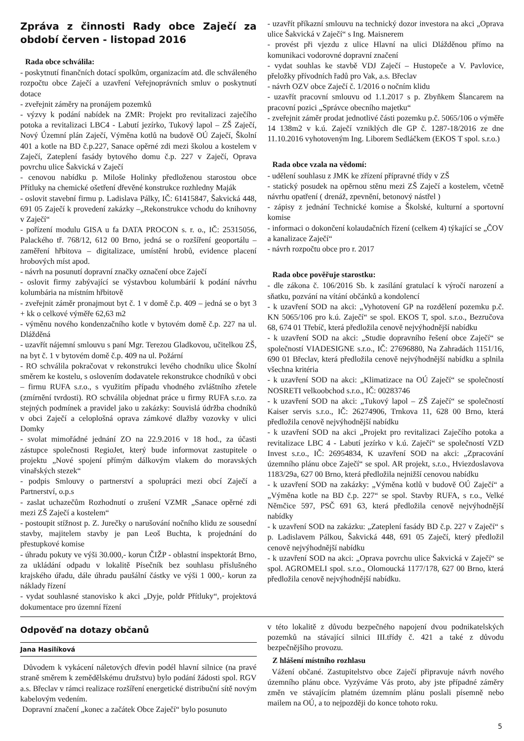Zpráva z činnosti Rady obce Zaječí za období červen - listopad 2016
Rada obce schválila:
- poskytnutí finančních dotací spolkům, organizacím atd. dle schváleného rozpočtu obce Zaječí a uzavření Veřejnoprávních smluv o poskytnutí dotace
- zveřejnit záměry na pronájem pozemků
- výzvy k podání nabídek na ZMR: Projekt pro revitalizaci zaječího potoka a revitalizaci LBC4 - Labutí jezírko, Tukový lapol – ZŠ Zaječí, Nový Územní plán Zaječí, Výměna kotlů na budově OÚ Zaječí, Školní 401 a kotle na BD č.p.227, Sanace opěrné zdi mezi školou a kostelem v Zaječí, Zateplení fasády bytového domu č.p. 227 v Zaječí, Oprava povrchu ulice Šakvická v Zaječí
- cenovou nabídku p. Miloše Holinky předloženou starostou obce Přítluky na chemické ošetření dřevěné konstrukce rozhledny Maják
- oslovit stavební firmu p. Ladislava Pálky, IČ: 61415847, Šakvická 448, 691 05 Zaječí k provedení zakázky –„Rekonstrukce vchodu do knihovny v Zaječí“
- pořízení modulu GISA u fa DATA PROCON s. r. o., IČ: 25315056, Palackého tř. 768/12, 612 00 Brno, jedná se o rozšíření geoportálu – zaměření hřbitova – digitalizace, umístění hrobů, evidence placení hrobových míst apod.
- návrh na posunutí dopravní značky označení obce Zaječí
- oslovit firmy zabývající se výstavbou kolumbárií k podání návrhu kolumbária na místním hřbitově
- zveřejnit záměr pronajmout byt č. 1 v domě č.p. 409 – jedná se o byt 3 + kk o celkové výměře 62,63 m2
- výměnu nového kondenzačního kotle v bytovém domě č.p. 227 na ul. Dlážděná
- uzavřít nájemní smlouvu s paní Mgr. Terezou Gladkovou, učitelkou ZŠ, na byt č. 1 v bytovém domě č.p. 409 na ul. Požární
- RO schválila pokračovat v rekonstrukci levého chodníku ulice Školní směrem ke kostelu, s oslovením dodavatele rekonstrukce chodníků v obci – firmu RUFA s.r.o., s využitím případu vhodného zvláštního zřetele (zmírnění tvrdosti). RO schválila objednat práce u firmy RUFA s.r.o. za stejných podmínek a pravidel jako u zakázky: Souvislá údržba chodníků v obci Zaječí a celoplošná oprava zámkové dlažby vozovky v ulici Domky
- svolat mimořádné jednání ZO na 22.9.2016 v 18 hod., za účasti zástupce společnosti RegioJet, který bude informovat zastupitele o projektu „Nové spojení přímým dálkovým vlakem do moravských vinařských stezek“
- podpis Smlouvy o partnerství a spolupráci mezi obcí Zaječí a Partnerství, o.p.s
- zaslat uchazečům Rozhodnutí o zrušení VZMR „Sanace opěrné zdi mezi ZŠ Zaječí a kostelem“
- postoupit stížnost p. Z. Jurečky o narušování nočního klidu ze sousední stavby, majitelem stavby je pan Leoš Buchta, k projednání do přestupkové komise
- úhradu pokuty ve výši 30.000,- korun ČIŽP - oblastní inspektorát Brno, za ukládání odpadu v lokalitě Písečník bez souhlasu příslušného krajského úřadu, dále úhradu paušální částky ve výši 1 000,- korun za náklady řízení
- vydat souhlasné stanovisko k akci „Dyje, poldr Přítluky“, projektová dokumentace pro územní řízení
- uzavřít příkazní smlouvu na technický dozor investora na akci „Oprava ulice Šakvická v Zaječí“ s Ing. Maisnerem
- provést při vjezdu z ulice Hlavní na ulici Dlážděnou přímo na komunikaci vodorovné dopravní značení
- vydat souhlas ke stavbě VDJ Zaječí – Hustopeče a V. Pavlovice, přeložky přívodních řadů pro Vak, a.s. Břeclav
- návrh OZV obce Zaječí č. 1/2016 o nočním klidu
- uzavřít pracovní smlouvu od 1.1.2017 s p. Zbyňkem Šlancarem na pracovní pozici „Správce obecního majetku“
- zveřejnit záměr prodat jednotlivé části pozemku p.č. 5065/106 o výměře 14 138m2 v k.ú. Zaječí vzniklých dle GP č. 1287-18/2016 ze dne 11.10.2016 vyhotoveným Ing. Liborem Sedláčkem (EKOS T spol. s.r.o.)
Rada obce vzala na vědomí:
- udělení souhlasu z JMK ke zřízení přípravné třídy v ZŠ
- statický posudek na opěrnou stěnu mezi ZŠ Zaječí a kostelem, včetně návrhu opatření ( drenáž, zpevnění, betonový nástřel )
- zápisy z jednání Technické komise a Školské, kulturní a sportovní komise
- informaci o dokončení kolaudačních řízení (celkem 4) týkající se „ČOV a kanalizace Zaječí“
- návrh rozpočtu obce pro r. 2017
Rada obce pověřuje starostku:
- dle zákona č. 106/2016 Sb. k zasílání gratulací k výročí narození a sňatku, pozvání na vítání občánků a kondolencí
- k uzavření SOD na akci: „Vyhotovení GP na rozdělení pozemku p.č. KN 5065/106 pro k.ú. Zaječí“ se spol. EKOS T, spol. s.r.o., Bezručova 68, 674 01 Třebíč, která předložila cenově nejvýhodnější nabídku
- k uzavření SOD na akci: „Studie dopravního řešení obce Zaječí“ se společností VIADESIGNE s.r.o., IČ: 27696880, Na Zahradách 1151/16, 690 01 Břeclav, která předložila cenově nejvýhodnější nabídku a splnila všechna kritéria
- k uzavření SOD na akci: „Klimatizace na OÚ Zaječí“ se společností NOSRETI velkoobchod s.r.o., IČ: 00283746
- k uzavření SOD na akci: „Tukový lapol – ZŠ Zaječí“ se společností Kaiser servis s.r.o., IČ: 26274906, Trnkova 11, 628 00 Brno, která předložila cenově nejvýhodnější nabídku
- k uzavření SOD na akci „Projekt pro revitalizaci Zaječího potoka a revitalizace LBC 4 - Labutí jezírko v k.ú. Zaječí“ se společností VZD Invest s.r.o., IČ: 26954834, K uzavření SOD na akci: „Zpracování územního plánu obce Zaječí“ se spol. AR projekt, s.r.o., Hviezdoslavova 1183/29a, 627 00 Brno, která předložila nejnižší cenovou nabídku
- k uzavření SOD na zakázky: „Výměna kotlů v budově OÚ Zaječí“ a „Výměna kotle na BD č.p. 227“ se spol. Stavby RUFA, s r.o., Velké Němčice 597, PSČ 691 63, která předložila cenově nejvýhodnější nabídky
- k uzavření SOD na zakázku: „Zateplení fasády BD č.p. 227 v Zaječí“ s p. Ladislavem Pálkou, Šakvická 448, 691 05 Zaječí, který předložil cenově nejvýhodnější nabídku
- k uzavření SOD na akci: „Oprava povrchu ulice Šakvická v Zaječí“ se spol. AGROMELI spol. s.r.o., Olomoucká 1177/178, 627 00 Brno, která předložila cenově nejvýhodnější nabídku.
Odpověď na dotazy občanů
Jana Hasilíková
Důvodem k vykácení náletových dřevin podél hlavní silnice (na pravé straně směrem k zemědělskému družstvu) bylo podání žádosti spol. RGV a.s. Břeclav v rámci realizace rozšíření energetické distribuční sítě novým kabelovým vedením.
Dopravní značení „konec a začátek Obce Zaječí“ bylo posunuto
v této lokalitě z důvodu bezpečného napojení dvou podnikatelských pozemků na stávající silnici III.třídy č. 421 a také z důvodu bezpečnějšího provozu.
Z hlášení místního rozhlasu
Vážení občané. Zastupitelstvo obce Zaječí připravuje návrh nového územního plánu obce. Vyzýváme Vás proto, aby jste případné záměry změn ve stávajícím platném územním plánu poslali písemně nebo mailem na OÚ, a to nejpozději do konce tohoto roku.
5